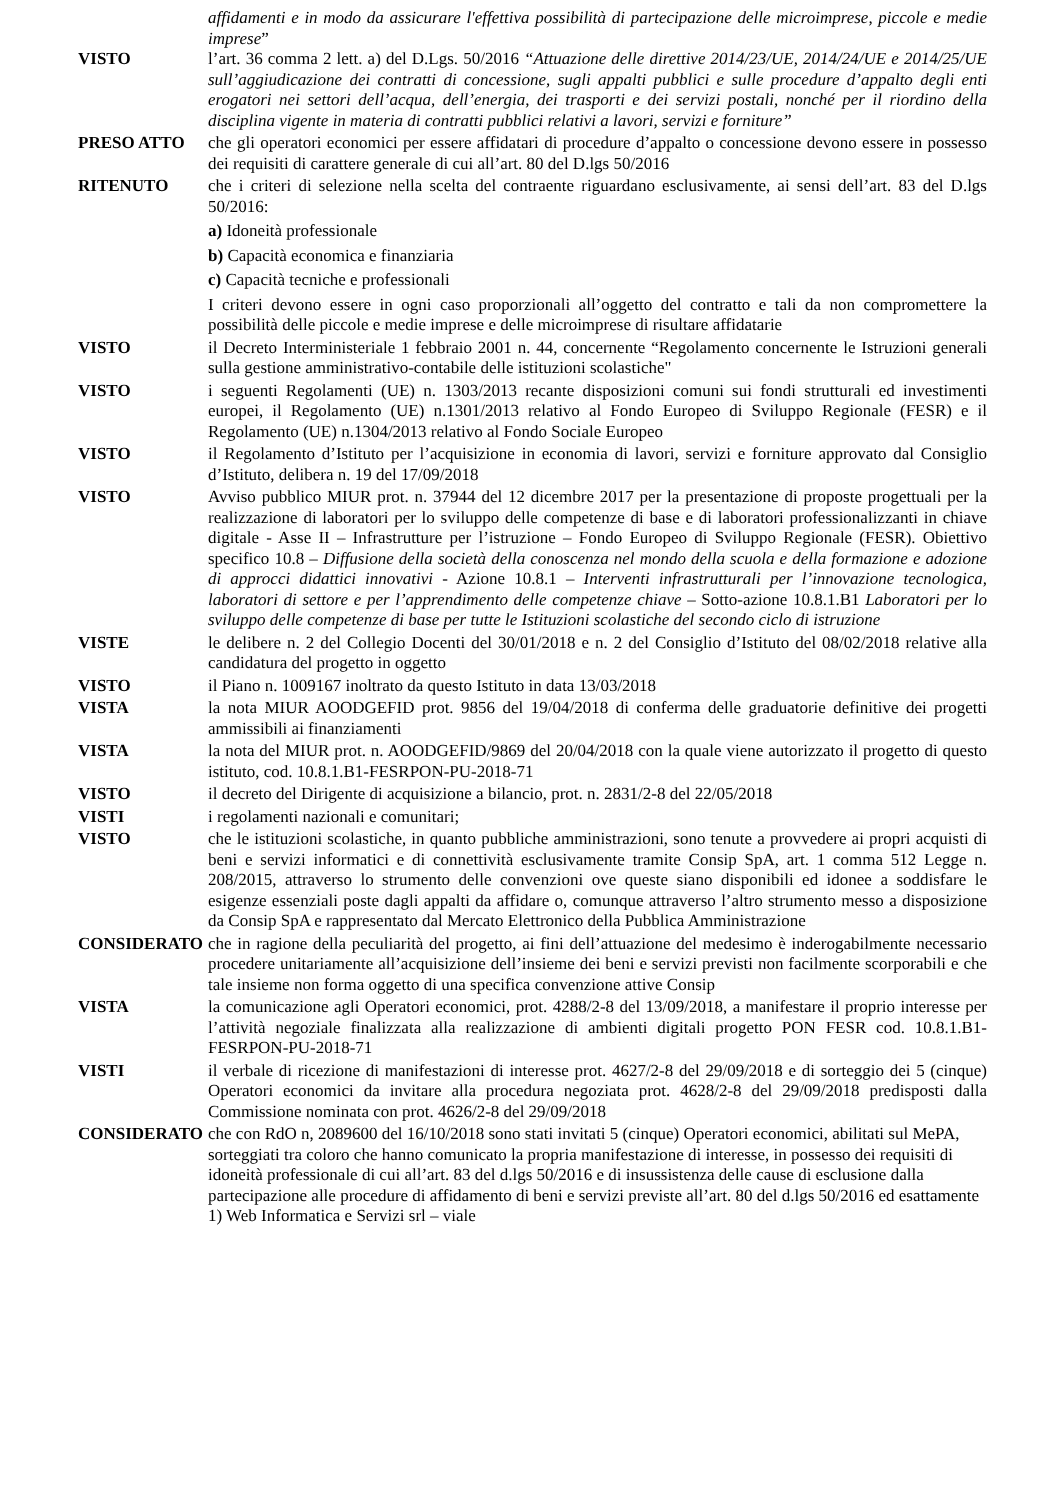affidamenti e in modo da assicurare l'effettiva possibilità di partecipazione delle microimprese, piccole e medie imprese”
VISTO l’art. 36 comma 2 lett. a) del D.Lgs. 50/2016 “Attuazione delle direttive 2014/23/UE, 2014/24/UE e 2014/25/UE sull’aggiudicazione dei contratti di concessione, sugli appalti pubblici e sulle procedure d’appalto degli enti erogatori nei settori dell’acqua, dell’energia, dei trasporti e dei servizi postali, nonché per il riordino della disciplina vigente in materia di contratti pubblici relativi a lavori, servizi e forniture”
PRESO ATTO che gli operatori economici per essere affidatari di procedure d’appalto o concessione devono essere in possesso dei requisiti di carattere generale di cui all’art. 80 del D.lgs 50/2016
RITENUTO che i criteri di selezione nella scelta del contraente riguardano esclusivamente, ai sensi dell’art. 83 del D.lgs 50/2016:
a) Idoneità professionale
b) Capacità economica e finanziaria
c) Capacità tecniche e professionali
I criteri devono essere in ogni caso proporzionali all’oggetto del contratto e tali da non compromettere la possibilità delle piccole e medie imprese e delle microimprese di risultare affidatarie
VISTO il Decreto Interministeriale 1 febbraio 2001 n. 44, concernente “Regolamento concernente le Istruzioni generali sulla gestione amministrativo-contabile delle istituzioni scolastiche"
VISTO i seguenti Regolamenti (UE) n. 1303/2013 recante disposizioni comuni sui fondi strutturali ed investimenti europei, il Regolamento (UE) n.1301/2013 relativo al Fondo Europeo di Sviluppo Regionale (FESR) e il Regolamento (UE) n.1304/2013 relativo al Fondo Sociale Europeo
VISTO il Regolamento d’Istituto per l’acquisizione in economia di lavori, servizi e forniture approvato dal Consiglio d’Istituto, delibera n. 19 del 17/09/2018
VISTO Avviso pubblico MIUR prot. n. 37944 del 12 dicembre 2017 per la presentazione di proposte progettuali per la realizzazione di laboratori per lo sviluppo delle competenze di base e di laboratori professionalizzanti in chiave digitale - Asse II – Infrastrutture per l’istruzione – Fondo Europeo di Sviluppo Regionale (FESR). Obiettivo specifico 10.8 – Diffusione della società della conoscenza nel mondo della scuola e della formazione e adozione di approcci didattici innovativi - Azione 10.8.1 – Interventi infrastrutturali per l’innovazione tecnologica, laboratori di settore e per l’apprendimento delle competenze chiave – Sotto-azione 10.8.1.B1 Laboratori per lo sviluppo delle competenze di base per tutte le Istituzioni scolastiche del secondo ciclo di istruzione
VISTE le delibere n. 2 del Collegio Docenti del 30/01/2018 e n. 2 del Consiglio d’Istituto del 08/02/2018 relative alla candidatura del progetto in oggetto
VISTO il Piano n. 1009167 inoltrato da questo Istituto in data 13/03/2018
VISTA la nota MIUR AOODGEFID prot. 9856 del 19/04/2018 di conferma delle graduatorie definitive dei progetti ammissibili ai finanziamenti
VISTA la nota del MIUR prot. n. AOODGEFID/9869 del 20/04/2018 con la quale viene autorizzato il progetto di questo istituto, cod. 10.8.1.B1-FESRPON-PU-2018-71
VISTO il decreto del Dirigente di acquisizione a bilancio, prot. n. 2831/2-8 del 22/05/2018
VISTI i regolamenti nazionali e comunitari;
VISTO che le istituzioni scolastiche, in quanto pubbliche amministrazioni, sono tenute a provvedere ai propri acquisti di beni e servizi informatici e di connettività esclusivamente tramite Consip SpA, art. 1 comma 512 Legge n. 208/2015, attraverso lo strumento delle convenzioni ove queste siano disponibili ed idonee a soddisfare le esigenze essenziali poste dagli appalti da affidare o, comunque attraverso l’altro strumento messo a disposizione da Consip SpA e rappresentato dal Mercato Elettronico della Pubblica Amministrazione
CONSIDERATO che in ragione della peculiarità del progetto, ai fini dell’attuazione del medesimo è inderogabilmente necessario procedere unitariamente all’acquisizione dell’insieme dei beni e servizi previsti non facilmente scorporabili e che tale insieme non forma oggetto di una specifica convenzione attive Consip
VISTA la comunicazione agli Operatori economici, prot. 4288/2-8 del 13/09/2018, a manifestare il proprio interesse per l’attività negoziale finalizzata alla realizzazione di ambienti digitali progetto PON FESR cod. 10.8.1.B1- FESRPON-PU-2018-71
VISTI il verbale di ricezione di manifestazioni di interesse prot. 4627/2-8 del 29/09/2018 e di sorteggio dei 5 (cinque) Operatori economici da invitare alla procedura negoziata prot. 4628/2-8 del 29/09/2018 predisposti dalla Commissione nominata con prot. 4626/2-8 del 29/09/2018
CONSIDERATO che con RdO n, 2089600 del 16/10/2018 sono stati invitati 5 (cinque) Operatori economici, abilitati sul MePA, sorteggiati tra coloro che hanno comunicato la propria manifestazione di interesse, in possesso dei requisiti di idoneità professionale di cui all’art. 83 del d.lgs 50/2016 e di insussistenza delle cause di esclusione dalla partecipazione alle procedure di affidamento di beni e servizi previste all’art. 80 del d.lgs 50/2016 ed esattamente 1) Web Informatica e Servizi srl – viale